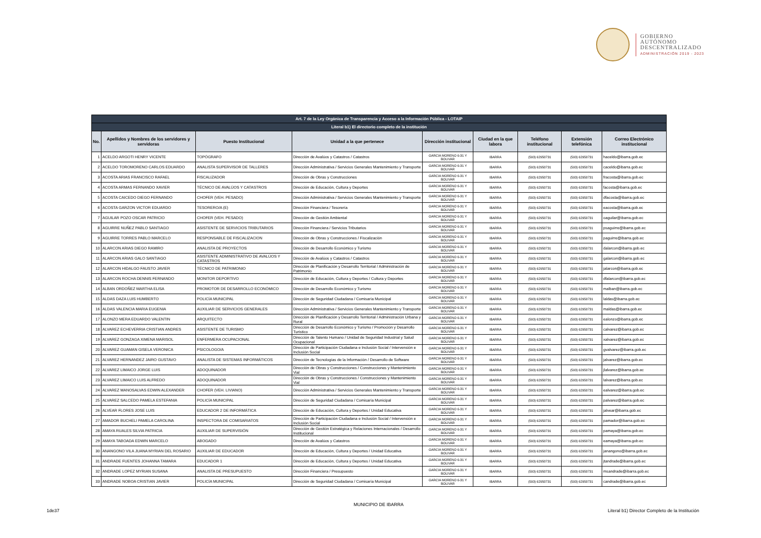GOBIERNO
AUTÓNOMO
DESCENTRALIZADO
ADMINISTRACIÓN 2019 - 2023
| Art. 7 de la Ley Orgánica de Transparencia y Acceso a la Información Pública - LOTAIP | | | | | | | | |
| --- | --- | --- | --- | --- | --- | --- | --- | --- |
| Literal b1) El directorio completo de la institución | | | | | | | | |
| No. | Apellidos y Nombres de los servidores y servidoras | Puesto Institucional | Unidad a la que pertenece | Dirección institucional | Ciudad en la que labora | Teléfono institucional | Extensión telefónica | Correo Electrónico institucional |
| 1 | ACELDO ARGOTI HENRY VICENTE | TOPÓGRAFO | Dirección de Avalúos y Catastros / Catastros | GARCIA MORENO 6-31 Y BOLIVAR | IBARRA | (593) 62950731 | (593) 62950731 | haceldo@ibarra.gob.ec |
| 2 | ACELDO TOROMORENO CARLOS EDUARDO | ANALISTA SUPERVISOR DE TALLERES | Dirección Administrativa / Servicios Generales Mantenimiento y Transporte | GARCIA MORENO 6-31 Y BOLIVAR | IBARRA | (593) 62950731 | (593) 62950731 | caceldo@ibarra.gob.ec |
| 3 | ACOSTA ARIAS FRANCISCO RAFAEL | FISCALIZADOR | Dirección de Obras y Construcciones | GARCIA MORENO 6-31 Y BOLIVAR | IBARRA | (593) 62950731 | (593) 62950731 | fracosta@ibarra.gob.ec |
| 4 | ACOSTA ARMAS FERNANDO XAVIER | TÉCNICO DE AVALÚOS Y CATASTROS | Dirección de Educación, Cultura y Deportes | GARCIA MORENO 6-31 Y BOLIVAR | IBARRA | (593) 62950731 | (593) 62950731 | facosta@ibarra.gob.ec |
| 5 | ACOSTA CAICEDO DIEGO FERNANDO | CHOFER (VEH. PESADO) | Dirección Administrativa / Servicios Generales Mantenimiento y Transporte | GARCIA MORENO 6-31 Y BOLIVAR | IBARRA | (593) 62950731 | (593) 62950731 | dfacosta@ibarra.gob.ec |
| 6 | ACOSTA GARZON VICTOR EDUARDO | TESORERO/A (E) | Dirección Financiera / Tesorería | GARCIA MORENO 6-31 Y BOLIVAR | IBARRA | (593) 62950731 | (593) 62950731 | eacosta@ibarra.gob.ec |
| 7 | AGUILAR POZO OSCAR PATRICIO | CHOFER (VEH. PESADO) | Dirección de Gestión Ambiental | GARCIA MORENO 6-31 Y BOLIVAR | IBARRA | (593) 62950731 | (593) 62950731 | oaguilar@ibarra.gob.ec |
| 8 | AGUIRRE NUÑEZ PABLO SANTIAGO | ASISTENTE DE SERVICIOS TRIBUTARIOS | Dirección Financiera / Servicios Tributarios | GARCIA MORENO 6-31 Y BOLIVAR | IBARRA | (593) 62950731 | (593) 62950731 | psaguirre@ibarra.gob.ec |
| 9 | AGUIRRE TORRES PABLO MARCELO | RESPONSABLE DE FISCALIZACION | Dirección de Obras y Construcciones / Fiscalización | GARCIA MORENO 6-31 Y BOLIVAR | IBARRA | (593) 62950731 | (593) 62950731 | paguirre@ibarra.gob.ec |
| 10 | ALARCON ARIAS DIEGO RAMIRO | ANALISTA DE PROYECTOS | Dirección de Desarrollo Económico y Turismo | GARCIA MORENO 6-31 Y BOLIVAR | IBARRA | (593) 62950731 | (593) 62950731 | dalarcon@ibarra.gob.ec |
| 11 | ALARCON ARIAS GALO SANTIAGO | ASISTENTE ADMINISTRATIVO DE AVALÚOS Y CATASTROS | Dirección de Avalúos y Catastros / Catastros | GARCIA MORENO 6-31 Y BOLIVAR | IBARRA | (593) 62950731 | (593) 62950731 | galarcon@ibarra.gob.ec |
| 12 | ALARCON HIDALGO FAUSTO JAVIER | TÉCNICO DE PATRIMONIO | Dirección de Planificación y Desarrollo Territorial / Administración de Patrimonio | GARCIA MORENO 6-31 Y BOLIVAR | IBARRA | (593) 62950731 | (593) 62950731 | jalarcon@ibarra.gob.ec |
| 13 | ALARCON ROCHA DENNIS FERNANDO | MONITOR DEPORTIVO | Dirección de Educación, Cultura y Deportes / Cultura y Deportes | GARCIA MORENO 6-31 Y BOLIVAR | IBARRA | (593) 62950731 | (593) 62950731 | dfalarcon@ibarra.gob.ec |
| 14 | ALBAN ORDOÑEZ MARTHA ELISA | PROMOTOR DE DESARROLLO ECONÓMICO | Dirección de Desarrollo Económico y Turismo | GARCIA MORENO 6-31 Y BOLIVAR | IBARRA | (593) 62950731 | (593) 62950731 | malban@ibarra.gob.ec |
| 15 | ALDAS DAZA LUIS HUMBERTO | POLICÍA MUNICIPAL | Dirección de Seguridad Ciudadana / Comisaría Municipal | GARCIA MORENO 6-31 Y BOLIVAR | IBARRA | (593) 62950731 | (593) 62950731 | laldas@ibarra.gob.ec |
| 16 | ALDAS VALENCIA MARIA EUGENIA | AUXILIAR DE SERVICIOS GENERALES | Dirección Administrativa / Servicios Generales Mantenimiento y Transporte | GARCIA MORENO 6-31 Y BOLIVAR | IBARRA | (593) 62950731 | (593) 62950731 | maldas@ibarra.gob.ec |
| 17 | ALONZO MERA EDUARDO VALENTIN | ARQUITECTO | Dirección de Planificación y Desarrollo Territorial / Administración Urbana y Rural | GARCIA MORENO 6-31 Y BOLIVAR | IBARRA | (593) 62950731 | (593) 62950731 | ealonzo@ibarra.gob.ec |
| 18 | ALVAREZ ECHEVERRIA CRISTIAN ANDRES | ASISTENTE DE TURISMO | Dirección de Desarrollo Económico y Turismo / Promoción y Desarrollo Turístico | GARCIA MORENO 6-31 Y BOLIVAR | IBARRA | (593) 62950731 | (593) 62950731 | calvarez@ibarra.gob.ec |
| 19 | ALVAREZ GONZAGA XIMENA MARISOL | ENFERMERA OCUPACIONAL | Dirección de Talento Humano / Unidad de Seguridad Industrial y Salud Ocupacional | GARCIA MORENO 6-31 Y BOLIVAR | IBARRA | (593) 62950731 | (593) 62950731 | xalvarez@ibarra.gob.ec |
| 20 | ALVAREZ GUAMAN GISELA VERONICA | PSICOLOGO/A | Dirección de Participación Ciudadana e Inclusión Social / Intervensión e Inclusión Social | GARCIA MORENO 6-31 Y BOLIVAR | IBARRA | (593) 62950731 | (593) 62950731 | gvalvarez@ibarra.gob.ec |
| 21 | ALVAREZ HERNANDEZ JAIRO GUSTAVO | ANALISTA DE SISTEMAS INFORMÁTICOS | Dirección de Tecnologías de la Información / Desarrollo de Software | GARCIA MORENO 6-31 Y BOLIVAR | IBARRA | (593) 62950731 | (593) 62950731 | jalvarez@ibarra.gob.ec |
| 22 | ALVAREZ LIMAICO JORGE LUIS | ADOQUINADOR | Dirección de Obras y Construcciones / Construcciones y Mantenimiento Vial | GARCIA MORENO 6-31 Y BOLIVAR | IBARRA | (593) 62950731 | (593) 62950731 | jlalvarez@ibarra.gob.ec |
| 23 | ALVAREZ LIMAICO LUIS ALFREDO | ADOQUINADOR | Dirección de Obras y Construcciones / Construcciones y Mantenimiento Vial | GARCIA MORENO 6-31 Y BOLIVAR | IBARRA | (593) 62950731 | (593) 62950731 | lalvarez@ibarra.gob.ec |
| 24 | ALVAREZ MANOSALVAS EDWIN ALEXANDER | CHOFER (VEH. LIVIANO) | Dirección Administrativa / Servicios Generales Mantenimiento y Transporte | GARCIA MORENO 6-31 Y BOLIVAR | IBARRA | (593) 62950731 | (593) 62950731 | ealvarez@ibarra.gob.ec |
| 25 | ALVAREZ SALCEDO PAMELA ESTEFANIA | POLICÍA MUNICIPAL | Dirección de Seguridad Ciudadana / Comisaría Municipal | GARCIA MORENO 6-31 Y BOLIVAR | IBARRA | (593) 62950731 | (593) 62950731 | palvarez@ibarra.gob.ec |
| 26 | ALVEAR FLORES JOSE LUIS | EDUCADOR 2 DE INFORMÁTICA | Dirección de Educación, Cultura y Deportes / Unidad Educativa | GARCIA MORENO 6-31 Y BOLIVAR | IBARRA | (593) 62950731 | (593) 62950731 | jalvear@ibarra.gob.ec |
| 27 | AMADOR BUCHELI PAMELA CAROLINA | INSPECTORA DE COMISARIATOS | Dirección de Participación Ciudadana e Inclusión Social / Intervensión e Inclusión Social | GARCIA MORENO 6-31 Y BOLIVAR | IBARRA | (593) 62950731 | (593) 62950731 | pamador@ibarra.gob.ec |
| 28 | AMAYA RUALES SILVIA PATRICIA | AUXILIAR DE SUPERVISIÓN | Dirección de Gestión Estratégica y Relaciones Internacionales / Desarrollo Institucional | GARCIA MORENO 6-31 Y BOLIVAR | IBARRA | (593) 62950731 | (593) 62950731 | pamaya@ibarra.gob.ec |
| 29 | AMAYA TABOADA EDWIN MARCELO | ABOGADO | Dirección de Avalúos y Catastros | GARCIA MORENO 6-31 Y BOLIVAR | IBARRA | (593) 62950731 | (593) 62950731 | eamaya@ibarra.gob.ec |
| 30 | ANANGONO VILA JUANA MYRIAN DEL ROSARIO | AUXILIAR DE EDUCADOR | Dirección de Educación, Cultura y Deportes / Unidad Educativa | GARCIA MORENO 6-31 Y BOLIVAR | IBARRA | (593) 62950731 | (593) 62950731 | janangono@ibarra.gob.ec |
| 31 | ANDRADE FUENTES JOHANNA TAMARA | EDUCADOR 1 | Dirección de Educación, Cultura y Deportes / Unidad Educativa | GARCIA MORENO 6-31 Y BOLIVAR | IBARRA | (593) 62950731 | (593) 62950731 | jtandrade@ibarra.gob.ec |
| 32 | ANDRADE LOPEZ MYRIAN SUSANA | ANALISTA DE PRESUPUESTO | Dirección Financiera / Presupuesto | GARCIA MORENO 6-31 Y BOLIVAR | IBARRA | (593) 62950731 | (593) 62950731 | msandrade@ibarra.gob.ec |
| 33 | ANDRADE NOBOA CRISTIAN JAVIER | POLICÍA MUNICIPAL | Dirección de Seguridad Ciudadana / Comisaría Municipal | GARCIA MORENO 6-31 Y BOLIVAR | IBARRA | (593) 62950731 | (593) 62950731 | candrade@ibarra.gob.ec |
MUNICIPIO DE IBARRA
1de37
Literal b1) Director Completo de la Institución